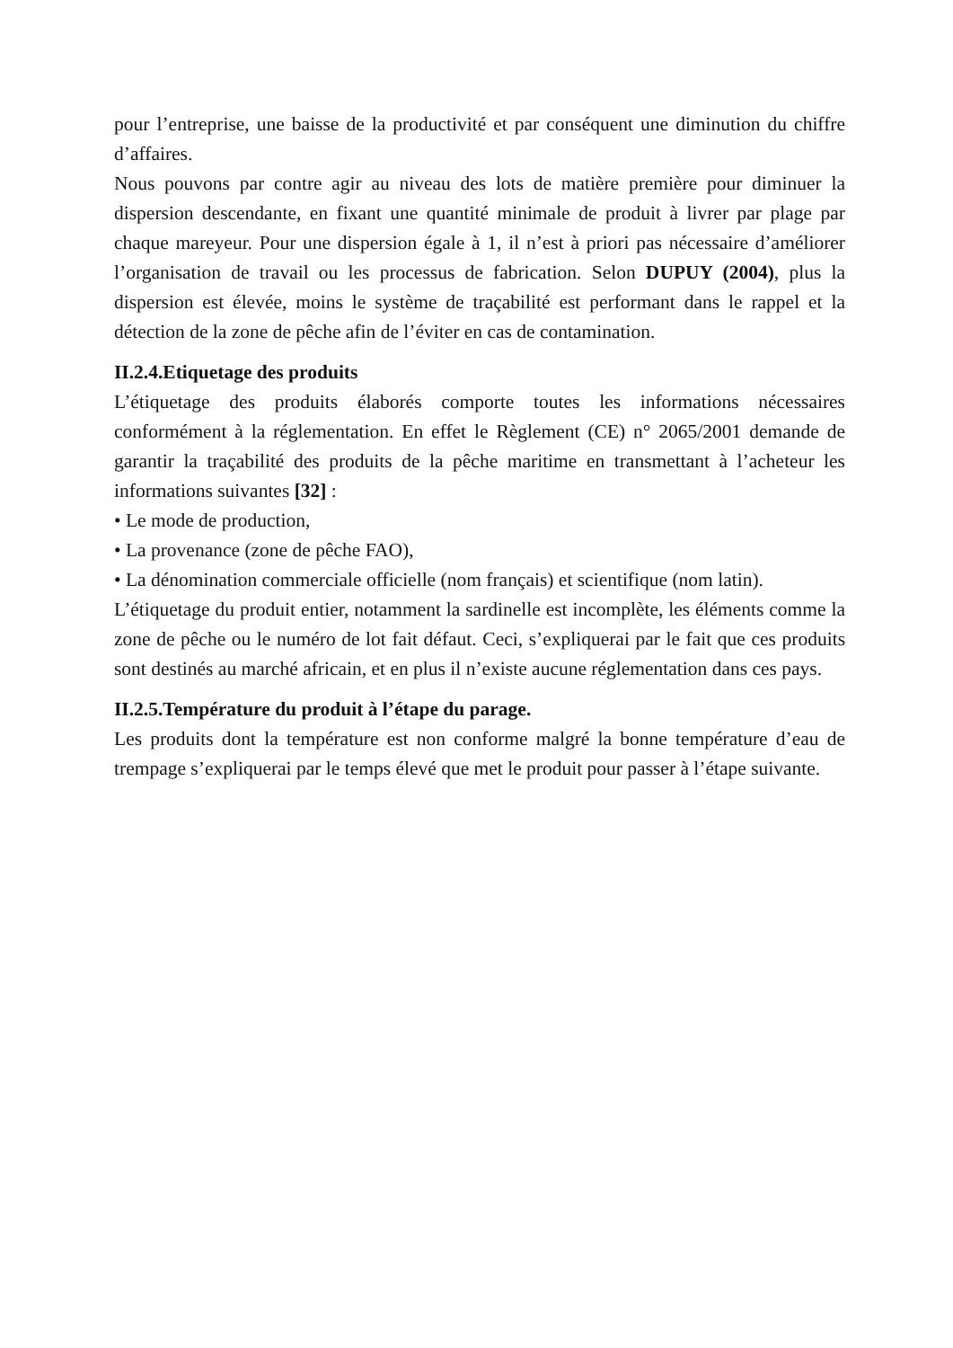pour l’entreprise, une baisse de la productivité et par conséquent une diminution du chiffre d’affaires.
Nous pouvons par contre agir au niveau des lots de matière première pour diminuer la dispersion descendante, en fixant une quantité minimale de produit à livrer par plage par chaque mareyeur. Pour une dispersion égale à 1, il n’est à priori pas nécessaire d’améliorer l’organisation de travail ou les processus de fabrication. Selon DUPUY (2004), plus la dispersion est élevée, moins le système de traçabilité est performant dans le rappel et la détection de la zone de pêche afin de l’éviter en cas de contamination.
II.2.4.Etiquetage des produits
L’étiquetage des produits élaborés comporte toutes les informations nécessaires conformément à la réglementation. En effet le Règlement (CE) n° 2065/2001 demande de garantir la traçabilité des produits de la pêche maritime en transmettant à l’acheteur les informations suivantes [32] :
• Le mode de production,
• La provenance (zone de pêche FAO),
• La dénomination commerciale officielle (nom français) et scientifique (nom latin).
L’étiquetage du produit entier, notamment la sardinelle est incomplète, les éléments comme la zone de pêche ou le numéro de lot fait défaut. Ceci, s’expliquerai par le fait que ces produits sont destinés au marché africain, et en plus il n’existe aucune réglementation dans ces pays.
II.2.5.Température du produit à l’étape du parage.
Les produits dont la température est non conforme malgré la bonne température d’eau de trempage s’expliquerai par le temps élevé que met le produit pour passer à l’étape suivante.